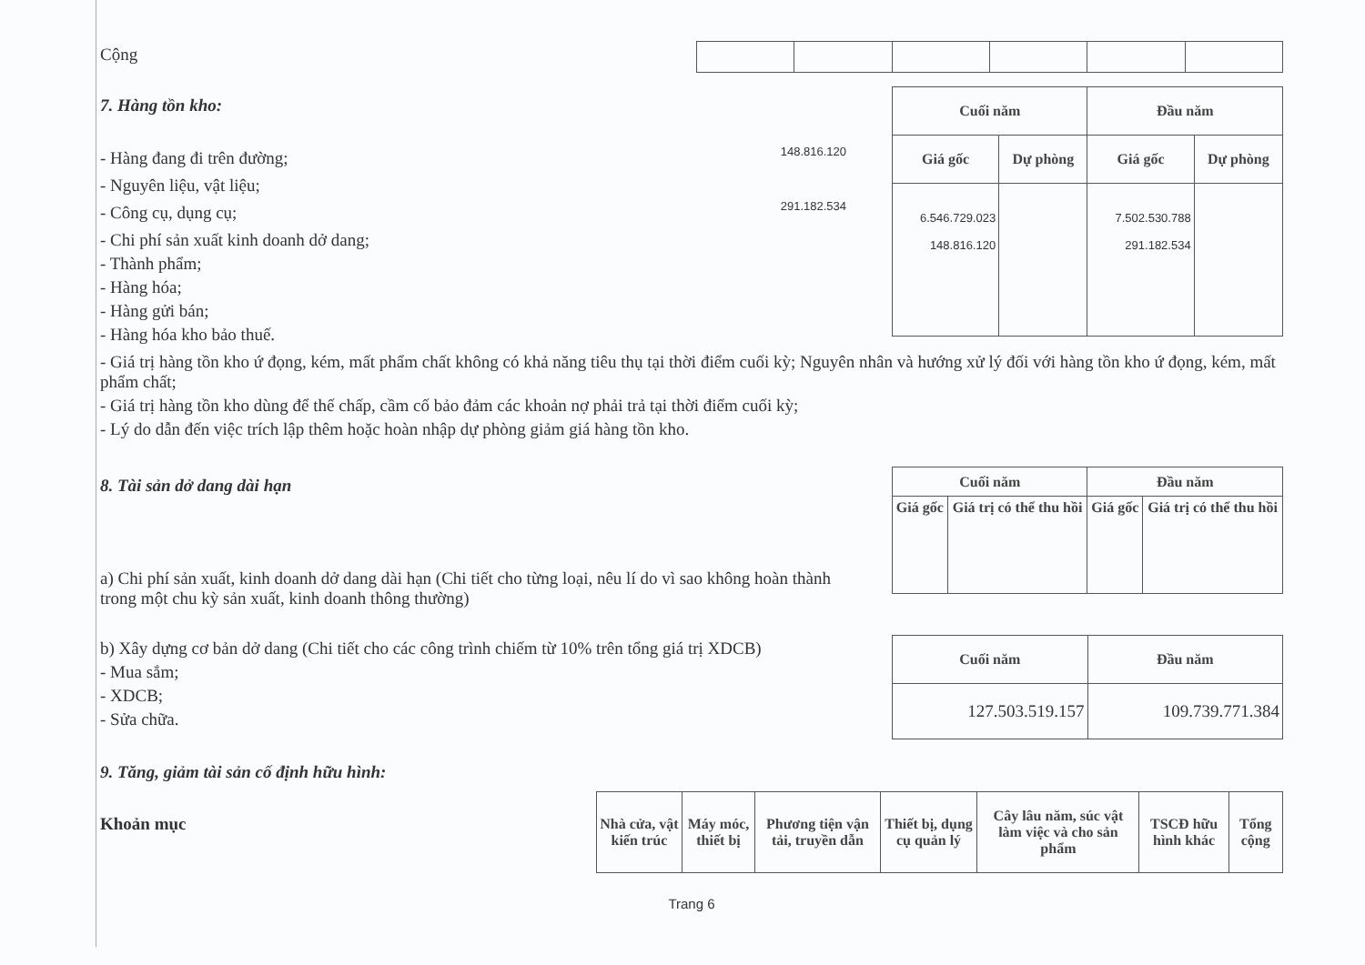Cộng
7. Hàng tồn kho:
- Hàng đang đi trên đường;
148.816.120
- Nguyên liệu, vật liệu;
- Công cụ, dụng cụ;
291.182.534
- Chi phí sản xuất kinh doanh dở dang;
- Thành phẩm;
- Hàng hóa;
- Hàng gửi bán;
- Hàng hóa kho bảo thuế.
| Cuối năm | | Đầu năm | |
| --- | --- | --- | --- |
| Giá gốc | Dự phòng | Giá gốc | Dự phòng |
| 6.546.729.023 148.816.120 | | 7.502.530.788 291.182.534 | |
- Giá trị hàng tồn kho ứ đọng, kém, mất phẩm chất không có khả năng tiêu thụ tại thời điểm cuối kỳ; Nguyên nhân và hướng xử lý đối với hàng tồn kho ứ đọng, kém, mất phẩm chất;
- Giá trị hàng tồn kho dùng để thế chấp, cầm cố bảo đảm các khoản nợ phải trả tại thời điểm cuối kỳ;
- Lý do dẫn đến việc trích lập thêm hoặc hoàn nhập dự phòng giảm giá hàng tồn kho.
8. Tài sản dở dang dài hạn
a) Chi phí sản xuất, kinh doanh dở dang dài hạn (Chi tiết cho từng loại, nêu lí do vì sao không hoàn thành trong một chu kỳ sản xuất, kinh doanh thông thường)
| Cuối năm | | Đầu năm | |
| --- | --- | --- | --- |
| Giá gốc | Giá trị có thể thu hồi | Giá gốc | Giá trị có thể thu hồi |
b) Xây dựng cơ bản dở dang (Chi tiết cho các công trình chiếm từ 10% trên tổng giá trị XDCB)
- Mua sắm;
- XDCB;
- Sửa chữa.
| Cuối năm | Đầu năm |
| --- | --- |
| 127.503.519.157 | 109.739.771.384 |
9. Tăng, giảm tài sản cố định hữu hình:
Khoản mục
| Nhà cửa, vật kiến trúc | Máy móc, thiết bị | Phương tiện vận tải, truyền dẫn | Thiết bị, dụng cụ quản lý | Cây lâu năm, súc vật làm việc và cho sản phẩm | TSCĐ hữu hình khác | Tổng cộng |
| --- | --- | --- | --- | --- | --- | --- |
Trang 6